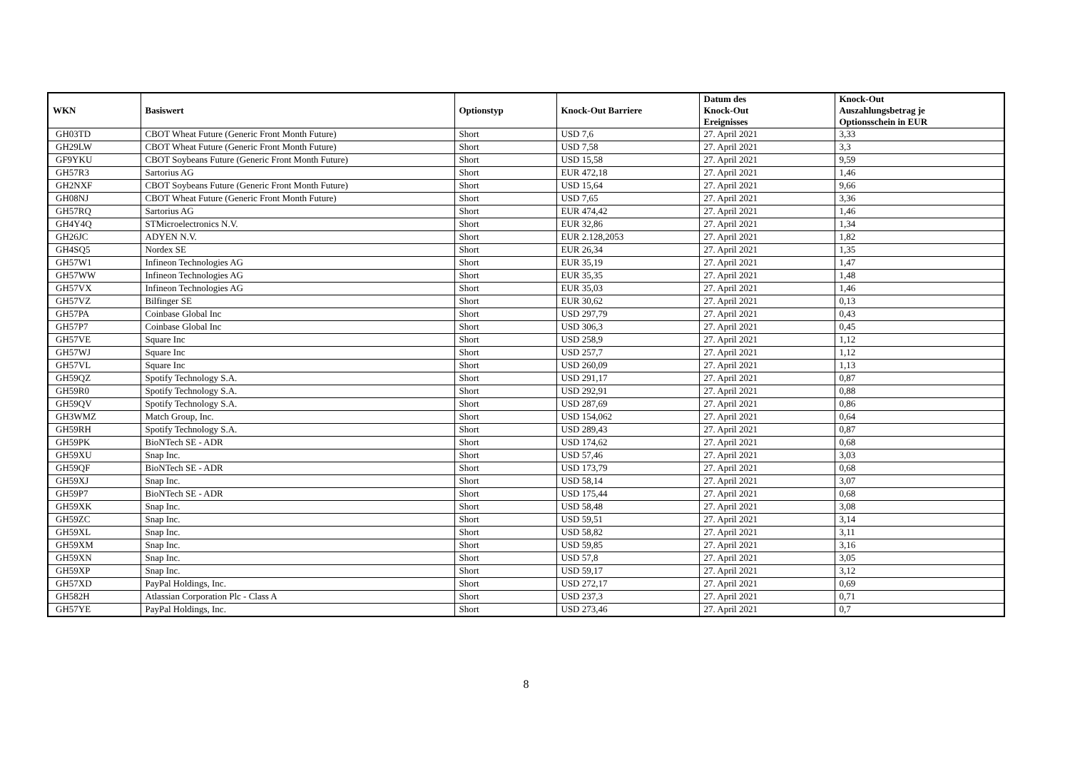| WKN | Basiswert | Optionstyp | Knock-Out Barriere | Datum des Knock-Out Ereignisses | Knock-Out Auszahlungsbetrag je Optionsschein in EUR |
| --- | --- | --- | --- | --- | --- |
| GH03TD | CBOT Wheat Future (Generic Front Month Future) | Short | USD 7,6 | 27. April 2021 | 3,33 |
| GH29LW | CBOT Wheat Future (Generic Front Month Future) | Short | USD 7,58 | 27. April 2021 | 3,3 |
| GF9YKU | CBOT Soybeans Future (Generic Front Month Future) | Short | USD 15,58 | 27. April 2021 | 9,59 |
| GH57R3 | Sartorius AG | Short | EUR 472,18 | 27. April 2021 | 1,46 |
| GH2NXF | CBOT Soybeans Future (Generic Front Month Future) | Short | USD 15,64 | 27. April 2021 | 9,66 |
| GH08NJ | CBOT Wheat Future (Generic Front Month Future) | Short | USD 7,65 | 27. April 2021 | 3,36 |
| GH57RQ | Sartorius AG | Short | EUR 474,42 | 27. April 2021 | 1,46 |
| GH4Y4Q | STMicroelectronics N.V. | Short | EUR 32,86 | 27. April 2021 | 1,34 |
| GH26JC | ADYEN N.V. | Short | EUR 2.128,2053 | 27. April 2021 | 1,82 |
| GH4SQ5 | Nordex SE | Short | EUR 26,34 | 27. April 2021 | 1,35 |
| GH57W1 | Infineon Technologies AG | Short | EUR 35,19 | 27. April 2021 | 1,47 |
| GH57WW | Infineon Technologies AG | Short | EUR 35,35 | 27. April 2021 | 1,48 |
| GH57VX | Infineon Technologies AG | Short | EUR 35,03 | 27. April 2021 | 1,46 |
| GH57VZ | Bilfinger SE | Short | EUR 30,62 | 27. April 2021 | 0,13 |
| GH57PA | Coinbase Global Inc | Short | USD 297,79 | 27. April 2021 | 0,43 |
| GH57P7 | Coinbase Global Inc | Short | USD 306,3 | 27. April 2021 | 0,45 |
| GH57VE | Square Inc | Short | USD 258,9 | 27. April 2021 | 1,12 |
| GH57WJ | Square Inc | Short | USD 257,7 | 27. April 2021 | 1,12 |
| GH57VL | Square Inc | Short | USD 260,09 | 27. April 2021 | 1,13 |
| GH59QZ | Spotify Technology S.A. | Short | USD 291,17 | 27. April 2021 | 0,87 |
| GH59R0 | Spotify Technology S.A. | Short | USD 292,91 | 27. April 2021 | 0,88 |
| GH59QV | Spotify Technology S.A. | Short | USD 287,69 | 27. April 2021 | 0,86 |
| GH3WMZ | Match Group, Inc. | Short | USD 154,062 | 27. April 2021 | 0,64 |
| GH59RH | Spotify Technology S.A. | Short | USD 289,43 | 27. April 2021 | 0,87 |
| GH59PK | BioNTech SE - ADR | Short | USD 174,62 | 27. April 2021 | 0,68 |
| GH59XU | Snap Inc. | Short | USD 57,46 | 27. April 2021 | 3,03 |
| GH59QF | BioNTech SE - ADR | Short | USD 173,79 | 27. April 2021 | 0,68 |
| GH59XJ | Snap Inc. | Short | USD 58,14 | 27. April 2021 | 3,07 |
| GH59P7 | BioNTech SE - ADR | Short | USD 175,44 | 27. April 2021 | 0,68 |
| GH59XK | Snap Inc. | Short | USD 58,48 | 27. April 2021 | 3,08 |
| GH59ZC | Snap Inc. | Short | USD 59,51 | 27. April 2021 | 3,14 |
| GH59XL | Snap Inc. | Short | USD 58,82 | 27. April 2021 | 3,11 |
| GH59XM | Snap Inc. | Short | USD 59,85 | 27. April 2021 | 3,16 |
| GH59XN | Snap Inc. | Short | USD 57,8 | 27. April 2021 | 3,05 |
| GH59XP | Snap Inc. | Short | USD 59,17 | 27. April 2021 | 3,12 |
| GH57XD | PayPal Holdings, Inc. | Short | USD 272,17 | 27. April 2021 | 0,69 |
| GH582H | Atlassian Corporation Plc - Class A | Short | USD 237,3 | 27. April 2021 | 0,71 |
| GH57YE | PayPal Holdings, Inc. | Short | USD 273,46 | 27. April 2021 | 0,7 |
8